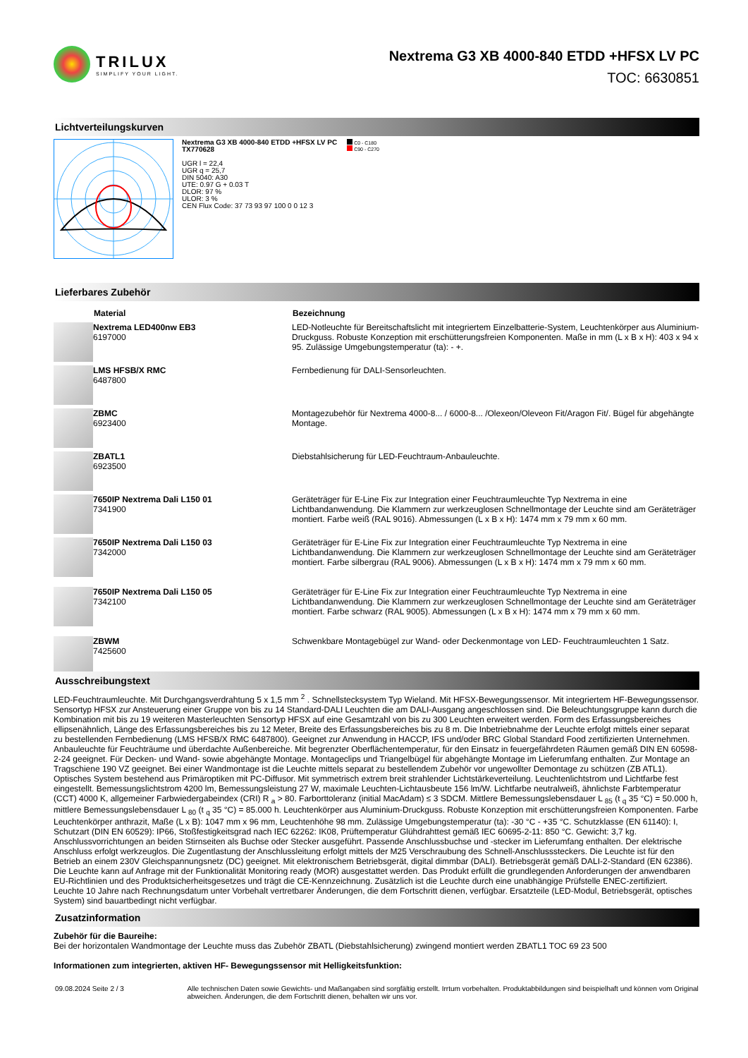TRILUX
SIMPLIFY YOUR LIGHT.
Nextrema G3 XB 4000-840 ETDD +HFSX LV PC
TOC: 6630851
Lichtverteilungskurven
Nextrema G3 XB 4000-840 ETDD +HFSX LV PC
TX770628
UGR l = 22,4
UGR q = 25,7
DIN 5040: A30
UTE: 0.97 G + 0.03 T
DLOR: 97 %
ULOR: 3 %
CEN Flux Code: 37 73 93 97 100 0 0 12 3
C0 - C180
C90 - C270
Lieferbares Zubehör
| | Material | Bezeichnung |
| --- | --- | --- |
| | Nextrema LED400nw EB3 6197000 | LED-Notleuchte für Bereitschaftslicht mit integriertem Einzelbatterie-System, Leuchtenkörper aus Aluminium-Druckguss. Robuste Konzeption mit erschütterungsfreien Komponenten. Maße in mm (L x B x H): 403 x 94 x 95. Zulässige Umgebungstemperatur (ta): - +. |
| | LMS HFSB/X RMC 6487800 | Fernbedienung für DALI-Sensorleuchten. |
| | ZBMC 6923400 | Montagezubehör für Nextrema 4000-8... / 6000-8... /Olexeon/Oleveon Fit/Aragon Fit/. Bügel für abgehängte Montage. |
| | ZBATL1 6923500 | Diebstahlsicherung für LED-Feuchtraum-Anbauleuchte. |
| | 7650IP Nextrema Dali L150 01 7341900 | Geräteträger für E-Line Fix zur Integration einer Feuchtraumleuchte Typ Nextrema in eine Lichtbandanwendung. Die Klammern zur werkzeuglosen Schnellmontage der Leuchte sind am Geräteträger montiert. Farbe weiß (RAL 9016). Abmessungen (L x B x H): 1474 mm x 79 mm x 60 mm. |
| | 7650IP Nextrema Dali L150 03 7342000 | Geräteträger für E-Line Fix zur Integration einer Feuchtraumleuchte Typ Nextrema in eine Lichtbandanwendung. Die Klammern zur werkzeuglosen Schnellmontage der Leuchte sind am Geräteträger montiert. Farbe silbergrau (RAL 9006). Abmessungen (L x B x H): 1474 mm x 79 mm x 60 mm. |
| | 7650IP Nextrema Dali L150 05 7342100 | Geräteträger für E-Line Fix zur Integration einer Feuchtraumleuchte Typ Nextrema in eine Lichtbandanwendung. Die Klammern zur werkzeuglosen Schnellmontage der Leuchte sind am Geräteträger montiert. Farbe schwarz (RAL 9005). Abmessungen (L x B x H): 1474 mm x 79 mm x 60 mm. |
| | ZBWM 7425600 | Schwenkbare Montagebügel zur Wand- oder Deckenmontage von LED- Feuchtraumleuchten 1 Satz. |
Ausschreibungstext
LED-Feuchtraumleuchte. Mit Durchgangsverdrahtung 5 x 1,5 mm <sup>2</sup> . Schnellstecksystem Typ Wieland. Mit HFSX-Bewegungssensor. Mit integriertem HF-Bewegungssensor. Sensortyp HFSX zur Ansteuerung einer Gruppe von bis zu 14 Standard-DALI Leuchten die am DALI-Ausgang angeschlossen sind. Die Beleuchtungsgruppe kann durch die Kombination mit bis zu 19 weiteren Masterleuchten Sensortyp HFSX auf eine Gesamtzahl von bis zu 300 Leuchten erweitert werden. Form des Erfassungsbereiches ellipsenähnlich, Länge des Erfassungsbereiches bis zu 12 Meter, Breite des Erfassungsbereiches bis zu 8 m. Die Inbetriebnahme der Leuchte erfolgt mittels einer separat zu bestellenden Fernbedienung (LMS HFSB/X RMC 6487800). Geeignet zur Anwendung in HACCP, IFS und/oder BRC Global Standard Food zertifizierten Unternehmen. Anbauleuchte für Feuchträume und überdachte Außenbereiche. Mit begrenzter Oberflächentemperatur, für den Einsatz in feuergefährdeten Räumen gemäß DIN EN 60598-2-24 geeignet. Für Decken- und Wand- sowie abgehängte Montage. Montageclips und Triangelbügel für abgehängte Montage im Lieferumfang enthalten. Zur Montage an Tragschiene 190 VZ geeignet. Bei einer Wandmontage ist die Leuchte mittels separat zu bestellendem Zubehör vor ungewollter Demontage zu schützen (ZB ATL1). Optisches System bestehend aus Primäroptiken mit PC-Diffusor. Mit symmetrisch extrem breit strahlender Lichtstärkeverteilung. Leuchtenlichtstrom und Lichtfarbe fest eingestellt. Bemessungslichtstrom 4200 lm, Bemessungsleistung 27 W, maximale Leuchten-Lichtausbeute 156 lm/W. Lichtfarbe neutralweiß, ähnlichste Farbtemperatur (CCT) 4000 K, allgemeiner Farbwiedergabeindex (CRI) R <sub>a</sub> > 80. Farborttoleranz (initial MacAdam) ≤ 3 SDCM. Mittlere Bemessungslebensdauer L <sub>85</sub> (t <sub>q</sub> 35 °C) = 50.000 h, mittlere Bemessungslebensdauer L <sub>80</sub> (t <sub>q</sub> 35 °C) = 85.000 h. Leuchtenkörper aus Aluminium-Druckguss. Robuste Konzeption mit erschütterungsfreien Komponenten. Farbe Leuchtenkörper anthrazit, Maße (L x B): 1047 mm x 96 mm, Leuchtenhöhe 98 mm. Zulässige Umgebungstemperatur (ta): -30 °C - +35 °C. Schutzklasse (EN 61140): I, Schutzart (DIN EN 60529): IP66, Stoßfestigkeitsgrad nach IEC 62262: IK08, Prüftemperatur Glühdrahttest gemäß IEC 60695-2-11: 850 °C. Gewicht: 3,7 kg. Anschlussvorrichtungen an beiden Stirnseiten als Buchse oder Stecker ausgeführt. Passende Anschlussbuchse und -stecker im Lieferumfang enthalten. Der elektrische Anschluss erfolgt werkzeuglos. Die Zugentlastung der Anschlussleitung erfolgt mittels der M25 Verschraubung des Schnell-Anschlusssteckers. Die Leuchte ist für den Betrieb an einem 230V Gleichspannungsnetz (DC) geeignet. Mit elektronischem Betriebsgerät, digital dimmbar (DALI). Betriebsgerät gemäß DALI-2-Standard (EN 62386). Die Leuchte kann auf Anfrage mit der Funktionalität Monitoring ready (MOR) ausgestattet werden. Das Produkt erfüllt die grundlegenden Anforderungen der anwendbaren EU-Richtlinien und des Produktsicherheitsgesetzes und trägt die CE-Kennzeichnung. Zusätzlich ist die Leuchte durch eine unabhängige Prüfstelle ENEC-zertifiziert. Leuchte 10 Jahre nach Rechnungsdatum unter Vorbehalt vertretbarer Änderungen, die dem Fortschritt dienen, verfügbar. Ersatzteile (LED-Modul, Betriebsgerät, optisches System) sind bauartbedingt nicht verfügbar.
Zusatzinformation
Zubehör für die Baureihe:
Bei der horizontalen Wandmontage der Leuchte muss das Zubehör ZBATL (Diebstahlsicherung) zwingend montiert werden ZBATL1 TOC 69 23 500
Informationen zum integrierten, aktiven HF- Bewegungssensor mit Helligkeitsfunktion:
09.08.2024 Seite 2 / 3 Alle technischen Daten sowie Gewichts- und Maßangaben sind sorgfältig erstellt. Irrtum vorbehalten. Produktabbildungen sind beispielhaft und können vom Original abweichen. Änderungen, die dem Fortschritt dienen, behalten wir uns vor.